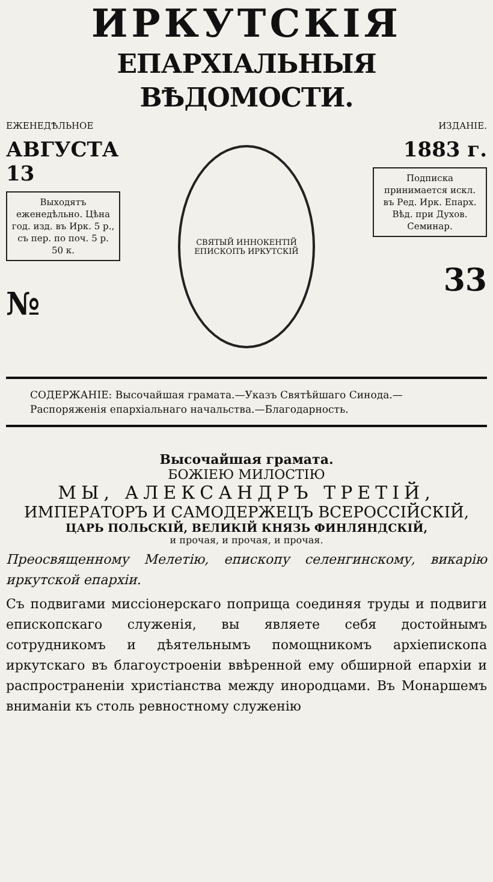ИРКУТСКІЯ
ЕПАРХІАЛЬНЫЯ ВѢДОМОСТИ.
ЕЖЕНЕДѢЛЬНОЕ
АВГУСТА 13
Выходятъ еженедѣльно. Цѣна год. изд. въ Ирк. 5 р., съ пер. по поч. 5 р. 50 к.
№
СВЯТЫЙ ИННОКЕНТІЙ ЕПИСКОПЪ ИРКУТСКІЙ
ИЗДАНІЕ.
1883 г.
Подписка принимается искл. въ Ред. Ирк. Епарх. Вѣд. при Духов. Семинар.
33
СОДЕРЖАНІЕ: Высочайшая грамата.—Указъ Святѣйшаго Синода.—Распоряженія епархіальнаго начальства.—Благодарность.
Высочайшая грамата.
БОЖІЕЮ МИЛОСТІЮ
МЫ, АЛЕКСАНДРЪ ТРЕТІЙ,
ИМПЕРАТОРЪ И САМОДЕРЖЕЦЪ ВСЕРОССІЙСКІЙ,
ЦАРЬ ПОЛЬСКІЙ, ВЕЛИКІЙ КНЯЗЬ ФИНЛЯНДСКІЙ,
и прочая, и прочая, и прочая.
Преосвященному Мелетію, епископу селенгинскому, викарію иркутской епархіи.
Съ подвигами миссіонерскаго поприща соединяя труды и подвиги епископскаго служенія, вы являете себя достойнымъ сотрудникомъ и дѣятельнымъ помощникомъ архіепископа иркутскаго въ благоустроеніи ввѣренной ему обширной епархіи и распространеніи христіанства между инородцами. Въ Монаршемъ вниманіи къ столь ревностному служенію